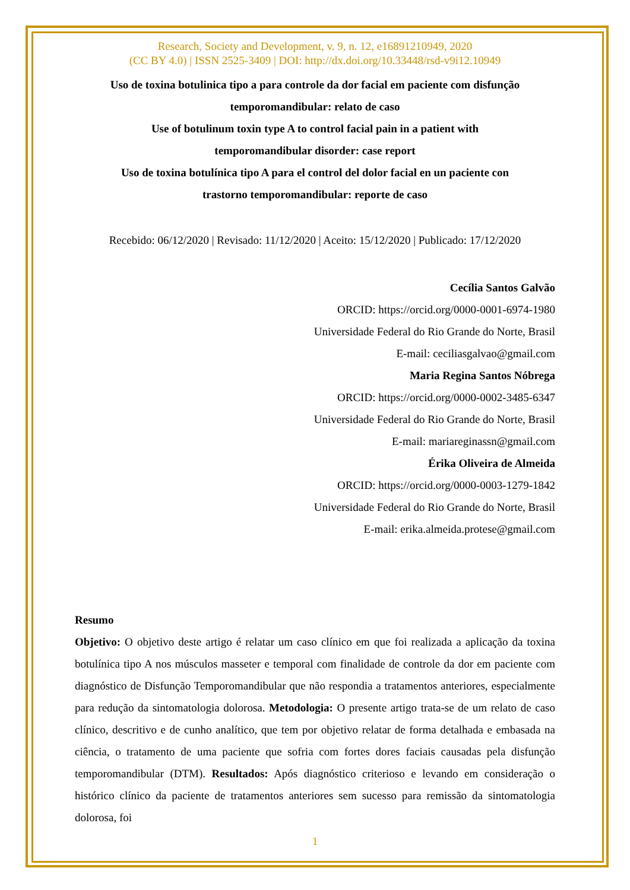Research, Society and Development, v. 9, n. 12, e16891210949, 2020
(CC BY 4.0) | ISSN 2525-3409 | DOI: http://dx.doi.org/10.33448/rsd-v9i12.10949
Uso de toxina botulinica tipo a para controle da dor facial em paciente com disfunção temporomandibular: relato de caso
Use of botulinum toxin type A to control facial pain in a patient with
temporomandibular disorder: case report
Uso de toxina botulínica tipo A para el control del dolor facial en un paciente con
trastorno temporomandibular: reporte de caso
Recebido: 06/12/2020 | Revisado: 11/12/2020 | Aceito: 15/12/2020 | Publicado: 17/12/2020
Cecília Santos Galvão
ORCID: https://orcid.org/0000-0001-6974-1980
Universidade Federal do Rio Grande do Norte, Brasil
E-mail: ceciliasgalvao@gmail.com
Maria Regina Santos Nóbrega
ORCID: https://orcid.org/0000-0002-3485-6347
Universidade Federal do Rio Grande do Norte, Brasil
E-mail: mariareginassn@gmail.com
Érika Oliveira de Almeida
ORCID: https://orcid.org/0000-0003-1279-1842
Universidade Federal do Rio Grande do Norte, Brasil
E-mail: erika.almeida.protese@gmail.com
Resumo
Objetivo: O objetivo deste artigo é relatar um caso clínico em que foi realizada a aplicação da toxina botulínica tipo A nos músculos masseter e temporal com finalidade de controle da dor em paciente com diagnóstico de Disfunção Temporomandibular que não respondia a tratamentos anteriores, especialmente para redução da sintomatologia dolorosa. Metodologia: O presente artigo trata-se de um relato de caso clínico, descritivo e de cunho analítico, que tem por objetivo relatar de forma detalhada e embasada na ciência, o tratamento de uma paciente que sofria com fortes dores faciais causadas pela disfunção temporomandibular (DTM). Resultados: Após diagnóstico criterioso e levando em consideração o histórico clínico da paciente de tratamentos anteriores sem sucesso para remissão da sintomatologia dolorosa, foi
1